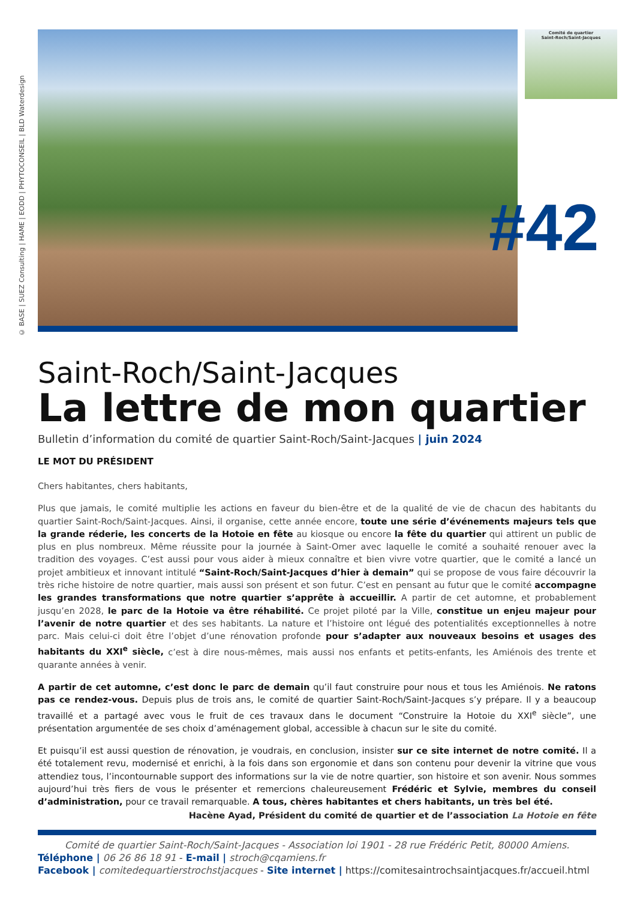© BASE | SUEZ Consulting | HAME | EODD | PHYTOCONSEIL | BLD Waterdesign
Comité de quartier
Saint-Roch/Saint-Jacques
#42
Saint-Roch/Saint-Jacques
La lettre de mon quartier
Bulletin d’information du comité de quartier Saint-Roch/Saint-Jacques | juin 2024
LE MOT DU PRÉSIDENT
Chers habitantes, chers habitants,
Plus que jamais, le comité multiplie les actions en faveur du bien-être et de la qualité de vie de chacun des habitants du quartier Saint-Roch/Saint-Jacques. Ainsi, il organise, cette année encore, toute une série d’événements majeurs tels que la grande réderie, les concerts de la Hotoie en fête au kiosque ou encore la fête du quartier qui attirent un public de plus en plus nombreux. Même réussite pour la journée à Saint-Omer avec laquelle le comité a souhaité renouer avec la tradition des voyages. C’est aussi pour vous aider à mieux connaître et bien vivre votre quartier, que le comité a lancé un projet ambitieux et innovant intitulé “Saint-Roch/Saint-Jacques d’hier à demain” qui se propose de vous faire découvrir la très riche histoire de notre quartier, mais aussi son présent et son futur. C’est en pensant au futur que le comité accompagne les grandes transformations que notre quartier s’apprête à accueillir. A partir de cet automne, et probablement jusqu’en 2028, le parc de la Hotoie va être réhabilité. Ce projet piloté par la Ville, constitue un enjeu majeur pour l’avenir de notre quartier et des ses habitants. La nature et l’histoire ont légué des potentialités exceptionnelles à notre parc. Mais celui-ci doit être l’objet d’une rénovation profonde pour s’adapter aux nouveaux besoins et usages des habitants du XXI<sup>e</sup> siècle, c’est à dire nous-mêmes, mais aussi nos enfants et petits-enfants, les Amiénois des trente et quarante années à venir.
A partir de cet automne, c’est donc le parc de demain qu’il faut construire pour nous et tous les Amiénois. Ne ratons pas ce rendez-vous. Depuis plus de trois ans, le comité de quartier Saint-Roch/Saint-Jacques s’y prépare. Il y a beaucoup travaillé et a partagé avec vous le fruit de ces travaux dans le document “Construire la Hotoie du XXI<sup>e</sup> siècle”, une présentation argumentée de ses choix d’aménagement global, accessible à chacun sur le site du comité.
Et puisqu’il est aussi question de rénovation, je voudrais, en conclusion, insister sur ce site internet de notre comité. Il a été totalement revu, modernisé et enrichi, à la fois dans son ergonomie et dans son contenu pour devenir la vitrine que vous attendiez tous, l’incontournable support des informations sur la vie de notre quartier, son histoire et son avenir. Nous sommes aujourd’hui très fiers de vous le présenter et remercions chaleureusement Frédéric et Sylvie, membres du conseil d’administration, pour ce travail remarquable. A tous, chères habitantes et chers habitants, un très bel été.
Hacène Ayad, Président du comité de quartier et de l’association La Hotoie en fête
Comité de quartier Saint-Roch/Saint-Jacques - Association loi 1901 - 28 rue Frédéric Petit, 80000 Amiens.
Téléphone | 06 26 86 18 91 - E-mail | stroch@cqamiens.fr
Facebook | comitedequartierstrochstjacques - Site internet | https://comitesaintrochsaintjacques.fr/accueil.html